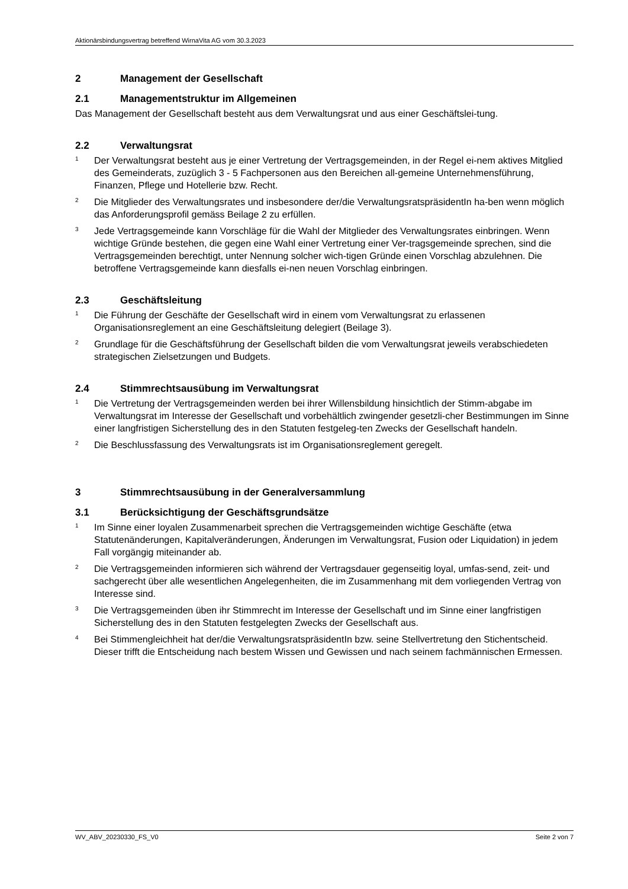Aktionärsbindungsvertrag betreffend WirnaVita AG vom 30.3.2023
2 Management der Gesellschaft
2.1 Managementstruktur im Allgemeinen
Das Management der Gesellschaft besteht aus dem Verwaltungsrat und aus einer Geschäftslei-tung.
2.2 Verwaltungsrat
<sup>1</sup>
Der Verwaltungsrat besteht aus je einer Vertretung der Vertragsgemeinden, in der Regel ei-nem aktives Mitglied des Gemeinderats, zuzüglich 3 - 5 Fachpersonen aus den Bereichen all-gemeine Unternehmensführung, Finanzen, Pflege und Hotellerie bzw. Recht.
<sup>2</sup>
Die Mitglieder des Verwaltungsrates und insbesondere der/die VerwaltungsratspräsidentIn ha-ben wenn möglich das Anforderungsprofil gemäss Beilage 2 zu erfüllen.
<sup>3</sup>
Jede Vertragsgemeinde kann Vorschläge für die Wahl der Mitglieder des Verwaltungsrates einbringen. Wenn wichtige Gründe bestehen, die gegen eine Wahl einer Vertretung einer Ver-tragsgemeinde sprechen, sind die Vertragsgemeinden berechtigt, unter Nennung solcher wich-tigen Gründe einen Vorschlag abzulehnen. Die betroffene Vertragsgemeinde kann diesfalls ei-nen neuen Vorschlag einbringen.
2.3 Geschäftsleitung
<sup>1</sup>
Die Führung der Geschäfte der Gesellschaft wird in einem vom Verwaltungsrat zu erlassenen Organisationsreglement an eine Geschäftsleitung delegiert (Beilage 3).
<sup>2</sup>
Grundlage für die Geschäftsführung der Gesellschaft bilden die vom Verwaltungsrat jeweils verabschiedeten strategischen Zielsetzungen und Budgets.
2.4 Stimmrechtsausübung im Verwaltungsrat
<sup>1</sup>
Die Vertretung der Vertragsgemeinden werden bei ihrer Willensbildung hinsichtlich der Stimm-abgabe im Verwaltungsrat im Interesse der Gesellschaft und vorbehältlich zwingender gesetzli-cher Bestimmungen im Sinne einer langfristigen Sicherstellung des in den Statuten festgeleg-ten Zwecks der Gesellschaft handeln.
<sup>2</sup>
Die Beschlussfassung des Verwaltungsrats ist im Organisationsreglement geregelt.
3 Stimmrechtsausübung in der Generalversammlung
3.1 Berücksichtigung der Geschäftsgrundsätze
<sup>1</sup>
Im Sinne einer loyalen Zusammenarbeit sprechen die Vertragsgemeinden wichtige Geschäfte (etwa Statutenänderungen, Kapitalveränderungen, Änderungen im Verwaltungsrat, Fusion oder Liquidation) in jedem Fall vorgängig miteinander ab.
<sup>2</sup>
Die Vertragsgemeinden informieren sich während der Vertragsdauer gegenseitig loyal, umfas-send, zeit- und sachgerecht über alle wesentlichen Angelegenheiten, die im Zusammenhang mit dem vorliegenden Vertrag von Interesse sind.
<sup>3</sup>
Die Vertragsgemeinden üben ihr Stimmrecht im Interesse der Gesellschaft und im Sinne einer langfristigen Sicherstellung des in den Statuten festgelegten Zwecks der Gesellschaft aus.
<sup>4</sup>
Bei Stimmengleichheit hat der/die VerwaltungsratspräsidentIn bzw. seine Stellvertretung den Stichentscheid. Dieser trifft die Entscheidung nach bestem Wissen und Gewissen und nach seinem fachmännischen Ermessen.
WV_ABV_20230330_FS_V0 Seite 2 von 7